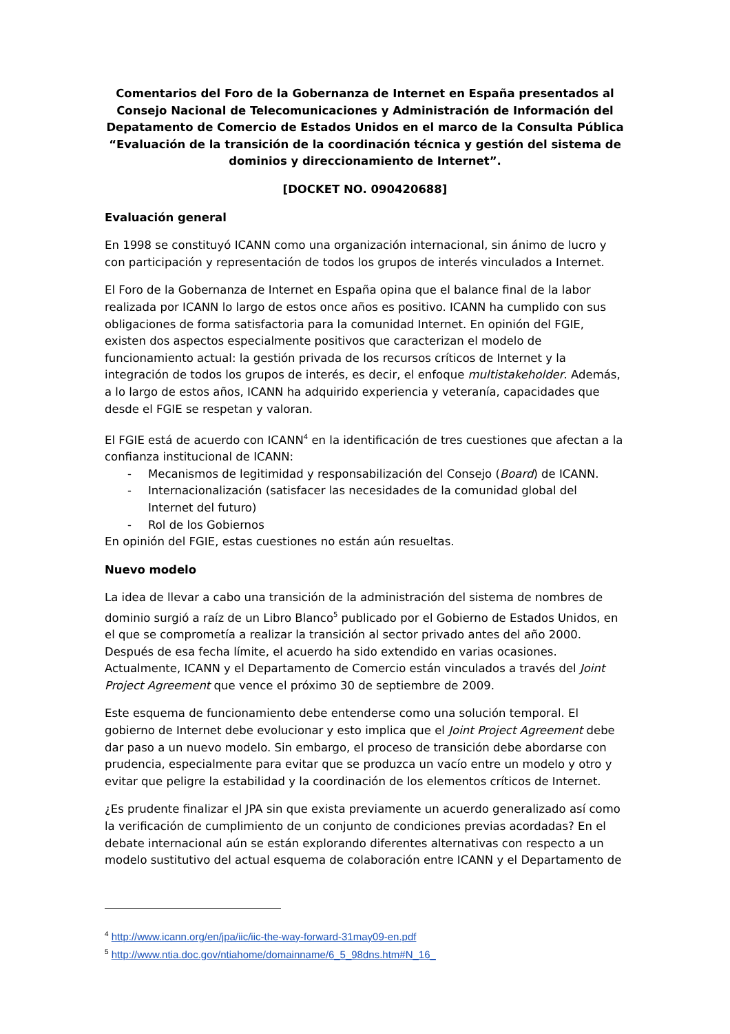Comentarios del Foro de la Gobernanza de Internet en España presentados al Consejo Nacional de Telecomunicaciones y Administración de Información del Depatamento de Comercio de Estados Unidos en el marco de la Consulta Pública “Evaluación de la transición de la coordinación técnica y gestión del sistema de dominios y direccionamiento de Internet”.
[DOCKET NO. 090420688]
Evaluación general
En 1998 se constituyó ICANN como una organización internacional, sin ánimo de lucro y con participación y representación de todos los grupos de interés vinculados a Internet.
El Foro de la Gobernanza de Internet en España opina que el balance final de la labor realizada por ICANN lo largo de estos once años es positivo. ICANN ha cumplido con sus obligaciones de forma satisfactoria para la comunidad Internet. En opinión del FGIE, existen dos aspectos especialmente positivos que caracterizan el modelo de funcionamiento actual: la gestión privada de los recursos críticos de Internet y la integración de todos los grupos de interés, es decir, el enfoque multistakeholder. Además, a lo largo de estos años, ICANN ha adquirido experiencia y veteranía, capacidades que desde el FGIE se respetan y valoran.
El FGIE está de acuerdo con ICANN<sup>4</sup> en la identificación de tres cuestiones que afectan a la confianza institucional de ICANN:
- Mecanismos de legitimidad y responsabilización del Consejo (Board) de ICANN.
- Internacionalización (satisfacer las necesidades de la comunidad global del Internet del futuro)
- Rol de los Gobiernos
En opinión del FGIE, estas cuestiones no están aún resueltas.
Nuevo modelo
La idea de llevar a cabo una transición de la administración del sistema de nombres de dominio surgió a raíz de un Libro Blanco<sup>5</sup> publicado por el Gobierno de Estados Unidos, en el que se comprometía a realizar la transición al sector privado antes del año 2000. Después de esa fecha límite, el acuerdo ha sido extendido en varias ocasiones. Actualmente, ICANN y el Departamento de Comercio están vinculados a través del Joint Project Agreement que vence el próximo 30 de septiembre de 2009.
Este esquema de funcionamiento debe entenderse como una solución temporal. El gobierno de Internet debe evolucionar y esto implica que el Joint Project Agreement debe dar paso a un nuevo modelo. Sin embargo, el proceso de transición debe abordarse con prudencia, especialmente para evitar que se produzca un vacío entre un modelo y otro y evitar que peligre la estabilidad y la coordinación de los elementos críticos de Internet.
¿Es prudente finalizar el JPA sin que exista previamente un acuerdo generalizado así como la verificación de cumplimiento de un conjunto de condiciones previas acordadas? En el debate internacional aún se están explorando diferentes alternativas con respecto a un modelo sustitutivo del actual esquema de colaboración entre ICANN y el Departamento de
<sup>4</sup> http://www.icann.org/en/jpa/iic/iic-the-way-forward-31may09-en.pdf
<sup>5</sup> http://www.ntia.doc.gov/ntiahome/domainname/6_5_98dns.htm#N_16_